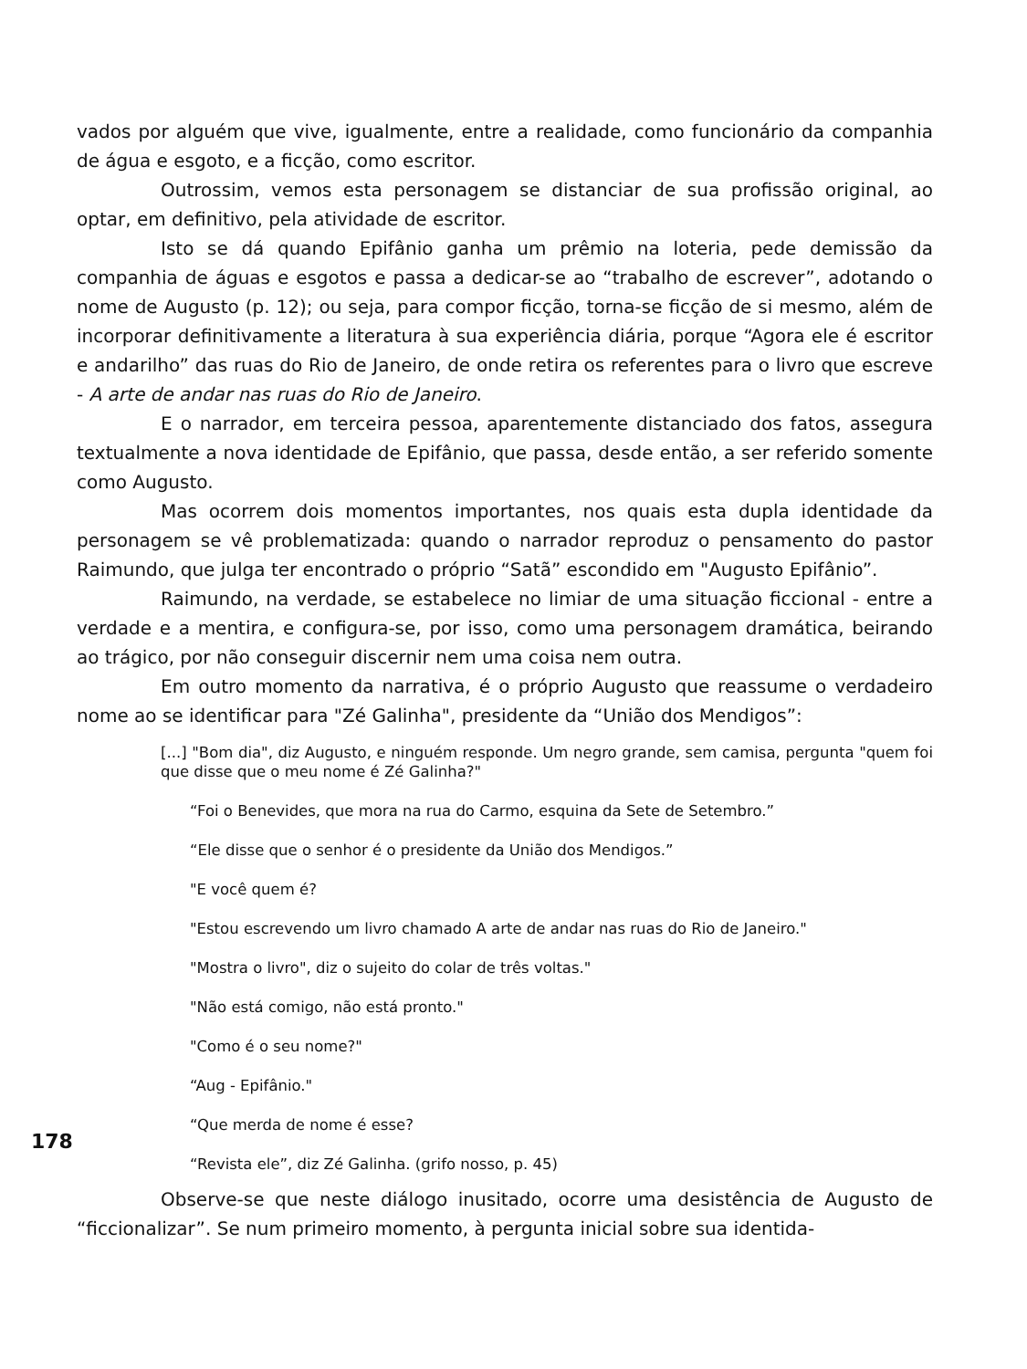vados por alguém que vive, igualmente, entre a realidade, como funcionário da companhia de água e esgoto, e a ficção, como escritor.
Outrossim, vemos esta personagem se distanciar de sua profissão original, ao optar, em definitivo, pela atividade de escritor.
Isto se dá quando Epifânio ganha um prêmio na loteria, pede demissão da companhia de águas e esgotos e passa a dedicar-se ao “trabalho de escrever”, adotando o nome de Augusto (p. 12); ou seja, para compor ficção, torna-se ficção de si mesmo, além de incorporar definitivamente a literatura à sua experiência diária, porque “Agora ele é escritor e andarilho” das ruas do Rio de Janeiro, de onde retira os referentes para o livro que escreve - A arte de andar nas ruas do Rio de Janeiro.
E o narrador, em terceira pessoa, aparentemente distanciado dos fatos, assegura textualmente a nova identidade de Epifânio, que passa, desde então, a ser referido somente como Augusto.
Mas ocorrem dois momentos importantes, nos quais esta dupla identidade da personagem se vê problematizada: quando o narrador reproduz o pensamento do pastor Raimundo, que julga ter encontrado o próprio “Satã” escondido em "Augusto Epifânio”.
Raimundo, na verdade, se estabelece no limiar de uma situação ficcional - entre a verdade e a mentira, e configura-se, por isso, como uma personagem dramática, beirando ao trágico, por não conseguir discernir nem uma coisa nem outra.
Em outro momento da narrativa, é o próprio Augusto que reassume o verdadeiro nome ao se identificar para "Zé Galinha", presidente da “União dos Mendigos”:
[...] "Bom dia", diz Augusto, e ninguém responde. Um negro grande, sem camisa, pergunta "quem foi que disse que o meu nome é Zé Galinha?"
“Foi o Benevides, que mora na rua do Carmo, esquina da Sete de Setembro.”
“Ele disse que o senhor é o presidente da União dos Mendigos.”
"E você quem é?
"Estou escrevendo um livro chamado A arte de andar nas ruas do Rio de Janeiro."
"Mostra o livro", diz o sujeito do colar de três voltas."
"Não está comigo, não está pronto."
"Como é o seu nome?"
“Aug - Epifânio."
“Que merda de nome é esse?
“Revista ele”, diz Zé Galinha. (grifo nosso, p. 45)
Observe-se que neste diálogo inusitado, ocorre uma desistência de Augusto de “ficcionalizar”. Se num primeiro momento, à pergunta inicial sobre sua identida-
178